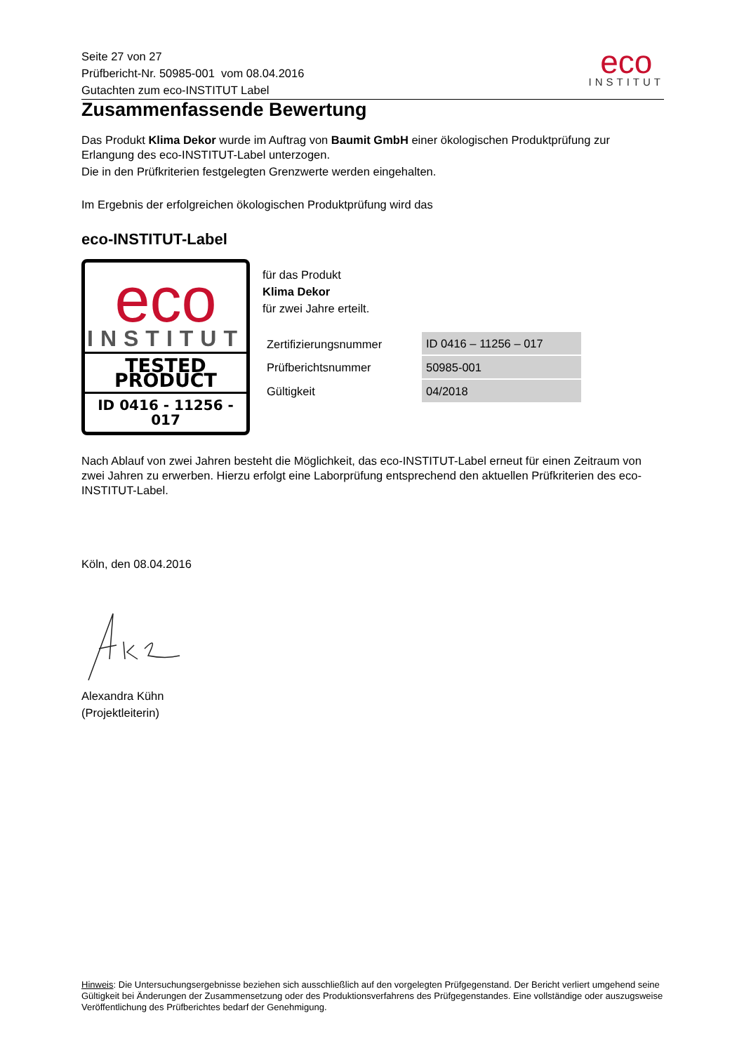Seite 27 von 27
Prüfbericht-Nr. 50985-001 vom 08.04.2016
Gutachten zum eco-INSTITUT Label
eco
INSTITUT
Zusammenfassende Bewertung
Das Produkt Klima Dekor wurde im Auftrag von Baumit GmbH einer ökologischen Produktprüfung zur Erlangung des eco-INSTITUT-Label unterzogen.
Die in den Prüfkriterien festgelegten Grenzwerte werden eingehalten.
Im Ergebnis der erfolgreichen ökologischen Produktprüfung wird das
eco-INSTITUT-Label
eco
INSTITUT
TESTED PRODUCT
ID 0416 - 11256 - 017
für das Produkt
Klima Dekor
für zwei Jahre erteilt.
| Zertifizierungsnummer | ID 0416 – 11256 – 017 |
| Prüfberichtsnummer | 50985-001 |
| Gültigkeit | 04/2018 |
Nach Ablauf von zwei Jahren besteht die Möglichkeit, das eco-INSTITUT-Label erneut für einen Zeitraum von zwei Jahren zu erwerben. Hierzu erfolgt eine Laborprüfung entsprechend den aktuellen Prüfkriterien des eco-INSTITUT-Label.
Köln, den 08.04.2016
Alexandra Kühn
(Projektleiterin)
Hinweis: Die Untersuchungsergebnisse beziehen sich ausschließlich auf den vorgelegten Prüfgegenstand. Der Bericht verliert umgehend seine Gültigkeit bei Änderungen der Zusammensetzung oder des Produktionsverfahrens des Prüfgegenstandes. Eine vollständige oder auszugsweise Veröffentlichung des Prüfberichtes bedarf der Genehmigung.